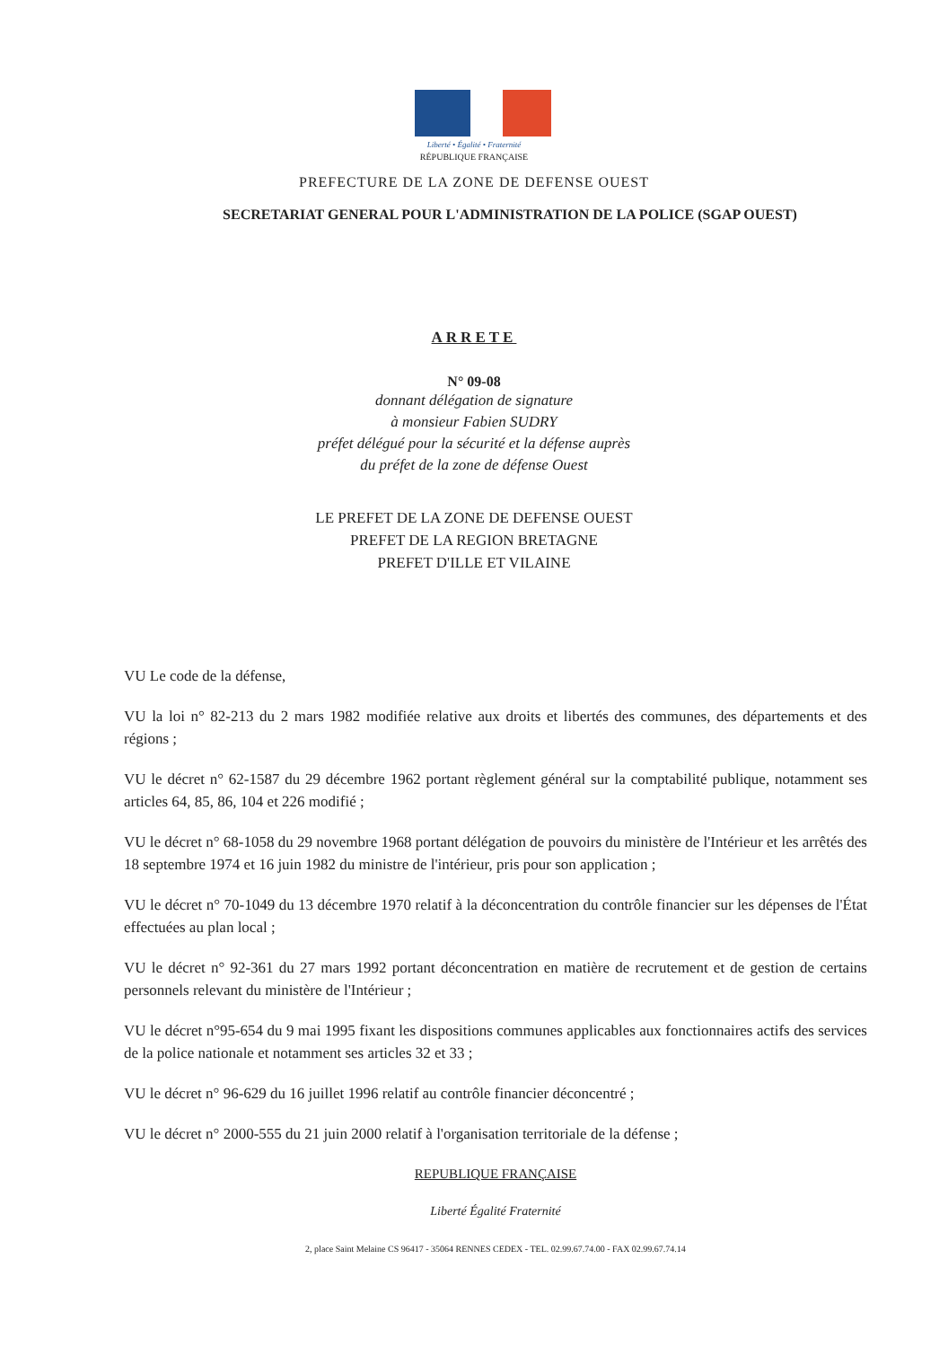Liberté • Égalité • Fraternité
RÉPUBLIQUE FRANÇAISE
PREFECTURE DE LA ZONE DE DEFENSE OUEST
SECRETARIAT GENERAL POUR L'ADMINISTRATION DE LA POLICE (SGAP OUEST)
ARRETE
N° 09-08
donnant délégation de signature
à monsieur Fabien SUDRY
préfet délégué pour la sécurité et la défense auprès
du préfet de la zone de défense Ouest
LE PREFET DE LA ZONE DE DEFENSE OUEST
PREFET DE LA REGION BRETAGNE
PREFET D'ILLE ET VILAINE
VU Le code de la défense,
VU la loi n° 82-213 du 2 mars 1982 modifiée relative aux droits et libertés des communes, des départements et des régions ;
VU le décret n° 62-1587 du 29 décembre 1962 portant règlement général sur la comptabilité publique, notamment ses articles 64, 85, 86, 104 et 226 modifié ;
VU le décret n° 68-1058 du 29 novembre 1968 portant délégation de pouvoirs du ministère de l'Intérieur et les arrêtés des 18 septembre 1974 et 16 juin 1982 du ministre de l'intérieur, pris pour son application ;
VU le décret n° 70-1049 du 13 décembre 1970 relatif à la déconcentration du contrôle financier sur les dépenses de l'État effectuées au plan local ;
VU le décret n° 92-361 du 27 mars 1992 portant déconcentration en matière de recrutement et de gestion de certains personnels relevant du ministère de l'Intérieur ;
VU le décret n°95-654 du 9 mai 1995 fixant les dispositions communes applicables aux fonctionnaires actifs des services de la police nationale et notamment ses articles 32 et 33 ;
VU le décret n° 96-629 du 16 juillet 1996 relatif au contrôle financier déconcentré ;
VU le décret n° 2000-555 du 21 juin 2000 relatif à l'organisation territoriale de la défense ;
REPUBLIQUE FRANÇAISE
Liberté Égalité Fraternité
2, place Saint Melaine CS 96417 - 35064 RENNES CEDEX - TEL. 02.99.67.74.00 - FAX 02.99.67.74.14